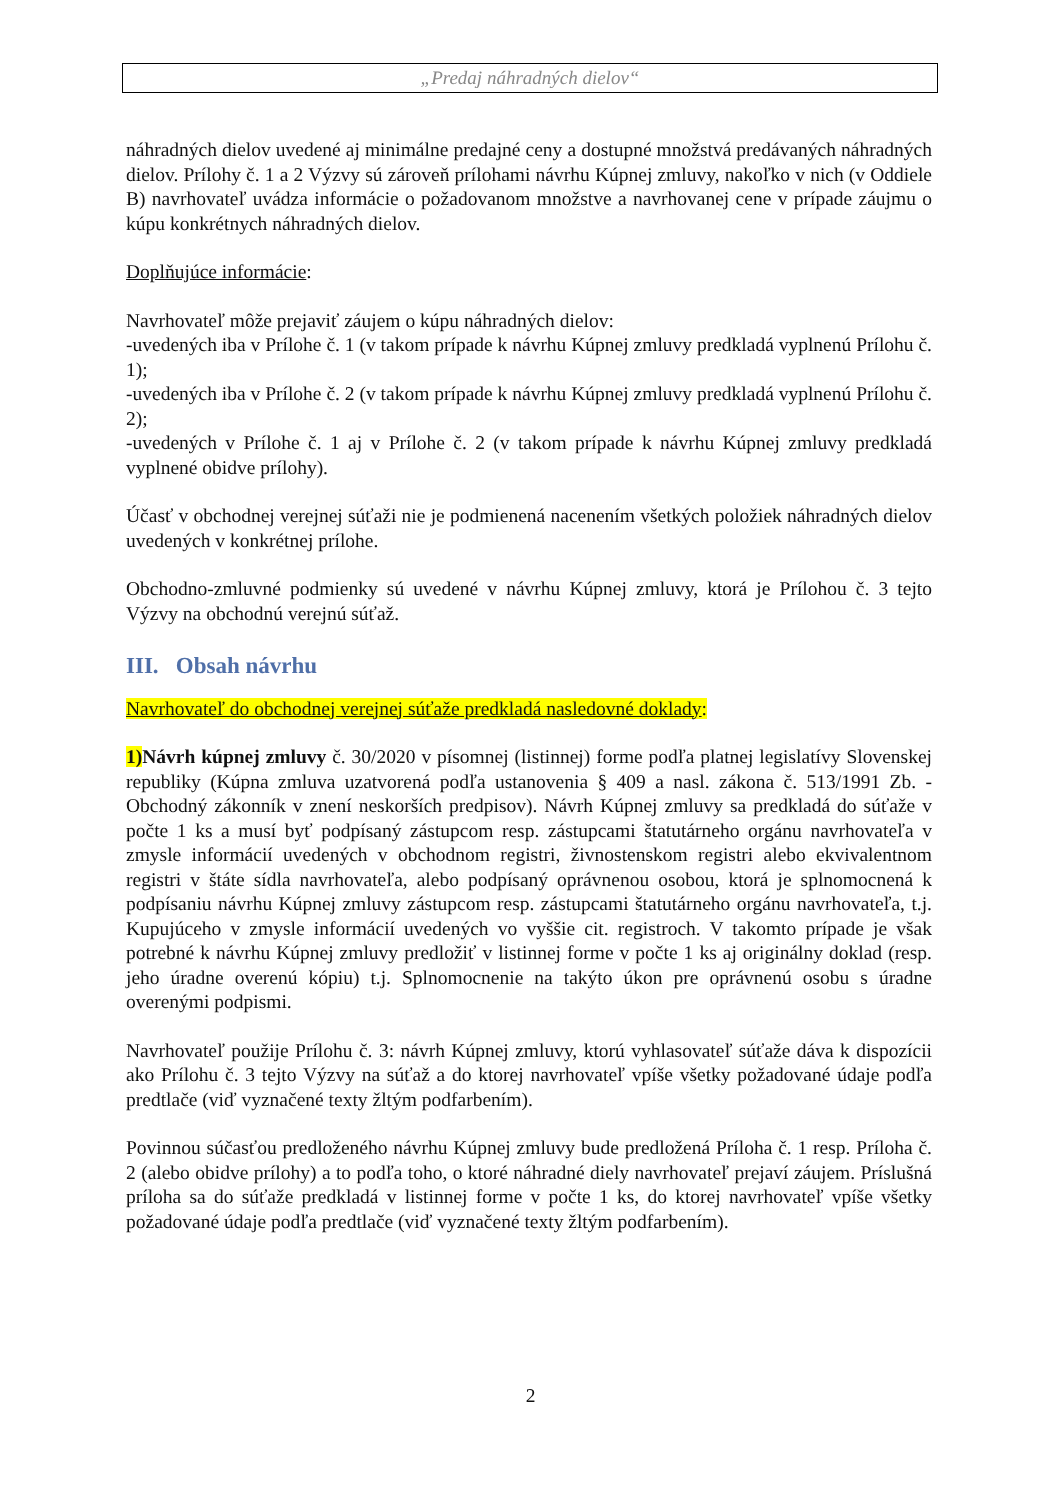„Predaj náhradných dielov“
náhradných dielov uvedené aj minimálne predajné ceny a dostupné množstvá predávaných náhradných dielov. Prílohy č. 1 a 2 Výzvy sú zároveň prílohami návrhu Kúpnej zmluvy, nakoľko v nich (v Oddiele B) navrhovateľ uvádza informácie o požadovanom množstve a navrhovanej cene v prípade záujmu o kúpu konkrétnych náhradných dielov.
Doplňujúce informácie:
Navrhovateľ môže prejaviť záujem o kúpu náhradných dielov:
-uvedených iba v Prílohe č. 1 (v takom prípade k návrhu Kúpnej zmluvy predkladá vyplnenú Prílohu č. 1);
-uvedených iba v Prílohe č. 2 (v takom prípade k návrhu Kúpnej zmluvy predkladá vyplnenú Prílohu č. 2);
-uvedených v Prílohe č. 1 aj v Prílohe č. 2 (v takom prípade k návrhu Kúpnej zmluvy predkladá vyplnené obidve prílohy).
Účasť v obchodnej verejnej súťaži nie je podmienená nacenením všetkých položiek náhradných dielov uvedených v konkrétnej prílohe.
Obchodno-zmluvné podmienky sú uvedené v návrhu Kúpnej zmluvy, ktorá je Prílohou č. 3 tejto Výzvy na obchodnú verejnú súťaž.
III. Obsah návrhu
Navrhovateľ do obchodnej verejnej súťaže predkladá nasledovné doklady:
1) Návrh kúpnej zmluvy č. 30/2020 v písomnej (listinnej) forme podľa platnej legislatívy Slovenskej republiky (Kúpna zmluva uzatvorená podľa ustanovenia § 409 a nasl. zákona č. 513/1991 Zb. - Obchodný zákonník v znení neskorších predpisov). Návrh Kúpnej zmluvy sa predkladá do súťaže v počte 1 ks a musí byť podpísaný zástupcom resp. zástupcami štatutárneho orgánu navrhovateľa v zmysle informácií uvedených v obchodnom registri, živnostenskom registri alebo ekvivalentnom registri v štáte sídla navrhovateľa, alebo podpísaný oprávnenou osobou, ktorá je splnomocnená k podpísaniu návrhu Kúpnej zmluvy zástupcom resp. zástupcami štatutárneho orgánu navrhovateľa, t.j. Kupujúceho v zmysle informácií uvedených vo vyššie cit. registroch. V takomto prípade je však potrebné k návrhu Kúpnej zmluvy predložiť v listinnej forme v počte 1 ks aj originálny doklad (resp. jeho úradne overenú kópiu) t.j. Splnomocnenie na takýto úkon pre oprávnenú osobu s úradne overenými podpismi.
Navrhovateľ použije Prílohu č. 3: návrh Kúpnej zmluvy, ktorú vyhlasovateľ súťaže dáva k dispozícii ako Prílohu č. 3 tejto Výzvy na súťaž a do ktorej navrhovateľ vpíše všetky požadované údaje podľa predtlače (viď vyznačené texty žltým podfarbením).
Povinnou súčasťou predloženého návrhu Kúpnej zmluvy bude predložená Príloha č. 1 resp. Príloha č. 2 (alebo obidve prílohy) a to podľa toho, o ktoré náhradné diely navrhovateľ prejaví záujem. Príslušná príloha sa do súťaže predkladá v listinnej forme v počte 1 ks, do ktorej navrhovateľ vpíše všetky požadované údaje podľa predtlače (viď vyznačené texty žltým podfarbením).
2